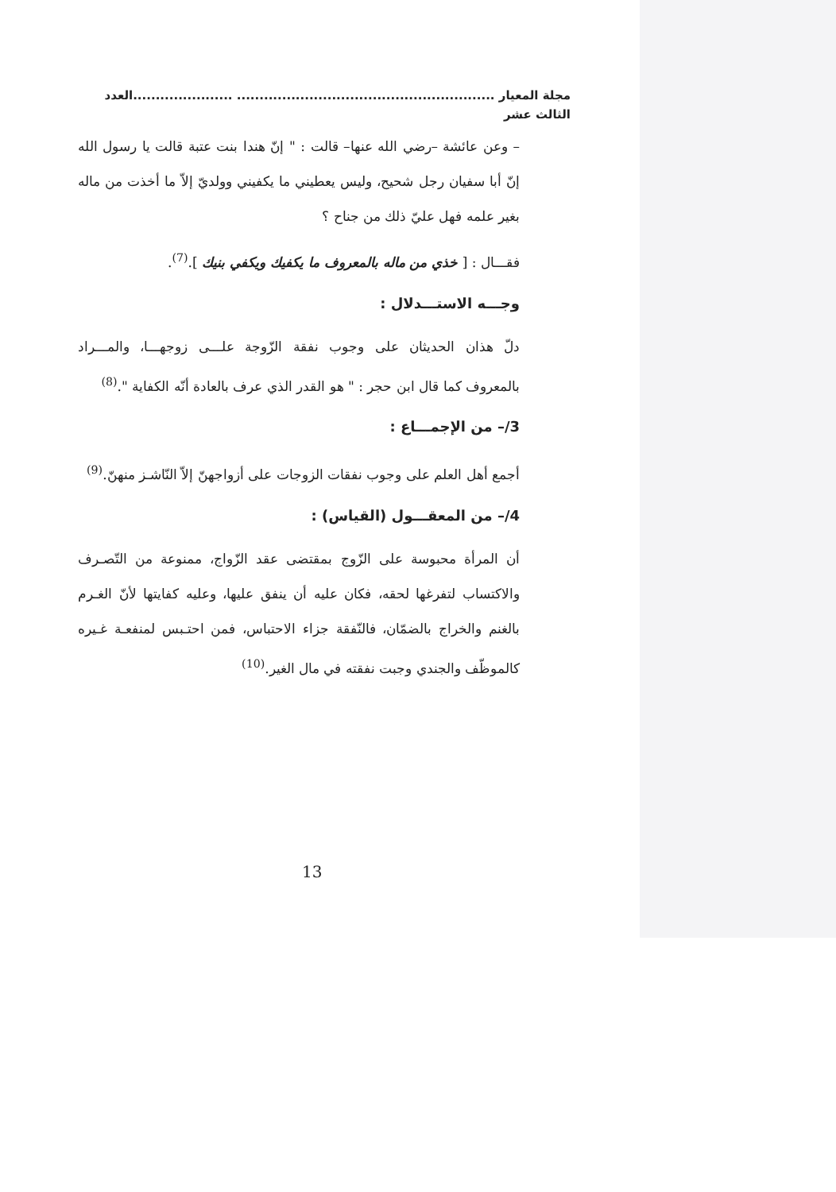مجلة المعيار ......................................................... ......................العدد الثالث عشر
– وعن عائشة –رضي الله عنها– قالت : " إنّ هندا بنت عتبة قالت يا رسول الله إنّ أبا سفيان رجل شحيح، وليس يعطيني ما يكفيني وولديّ إلاّ ما أخذت من ماله بغير علمه فهل عليّ ذلك من جناح ؟
فقـــال : [ خذي من ماله بالمعروف ما يكفيك ويكفي بنيك ].<sup>(7)</sup>.
وجـــه الاستـــدلال :
دلّ هذان الحديثان على وجوب نفقة الزّوجة علـــى زوجهـــا، والمـــراد بالمعروف كما قال ابن حجر : " هو القدر الذي عرف بالعادة أنّه الكفاية ".<sup>(8)</sup>
3/– من الإجمـــاع :
أجمع أهل العلم على وجوب نفقات الزوجات على أزواجهنّ إلاّ النّاشـز منهنّ.<sup>(9)</sup>
4/– من المعقـــول (القياس) :
أن المرأة محبوسة على الزّوج بمقتضى عقد الزّواج، ممنوعة من التّصـرف والاكتساب لتفرغها لحقه، فكان عليه أن ينفق عليها، وعليه كفايتها لأنّ الغـرم بالغنم والخراج بالضمّان، فالنّفقة جزاء الاحتباس، فمن احتـبس لمنفعـة غـيره كالموظّف والجندي وجبت نفقته في مال الغير.<sup>(10)</sup>
13